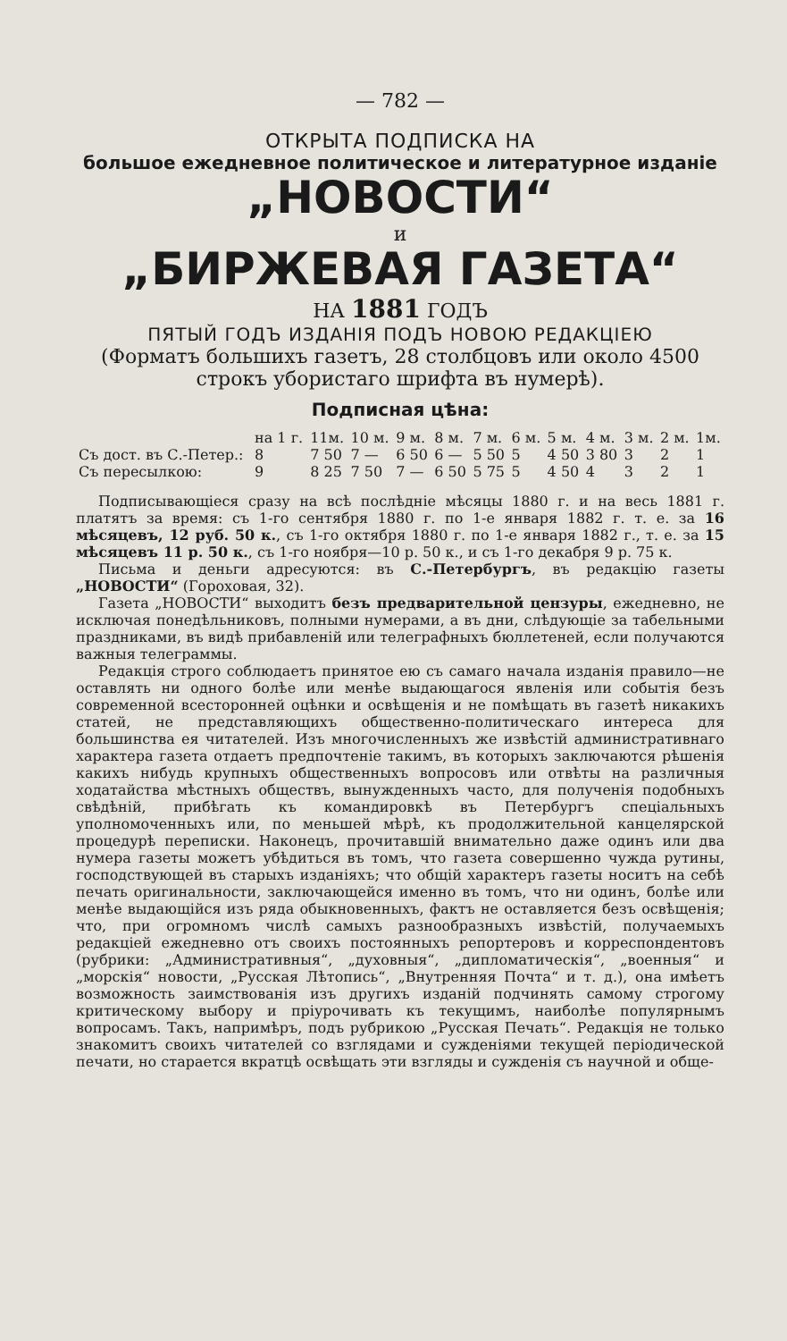— 782 —
ОТКРЫТА ПОДПИСКА НА
большое ежедневное политическое и литературное изданіе
„НОВОСТИ“
и
„БИРЖЕВАЯ ГАЗЕТА“
НА 1881 ГОДЪ
ПЯТЫЙ ГОДЪ ИЗДАНІЯ ПОДЪ НОВОЮ РЕДАКЦІЕЮ
(Форматъ большихъ газетъ, 28 столбцовъ или около 4500 строкъ убористаго шрифта въ нумерѣ).
Подписная цѣна:
| | на 1 г. | 11м. | 10 м. | 9 м. | 8 м. | 7 м. | 6 м. | 5 м. | 4 м. | 3 м. | 2 м. | 1м. |
| --- | --- | --- | --- | --- | --- | --- | --- | --- | --- | --- | --- | --- |
| Съ дост. въ С.-Петер.: | 8 | 7 50 | 7 — | 6 50 | 6 — | 5 50 | 5 | 4 50 | 3 80 | 3 | 2 | 1 |
| Съ пересылкою: | 9 | 8 25 | 7 50 | 7 — | 6 50 | 5 75 | 5 | 4 50 | 4 | 3 | 2 | 1 |
Подписывающіеся сразу на всѣ послѣдніе мѣсяцы 1880 г. и на весь 1881 г. платятъ за время: съ 1-го сентября 1880 г. по 1-е января 1882 г. т. е. за 16 мѣсяцевъ, 12 руб. 50 к., съ 1-го октября 1880 г. по 1-е января 1882 г., т. е. за 15 мѣсяцевъ 11 р. 50 к., съ 1-го ноября—10 р. 50 к., и съ 1-го декабря 9 р. 75 к.
Письма и деньги адресуются: въ С.-Петербургъ, въ редакцію газеты „НОВОСТИ“ (Гороховая, 32).
Газета „НОВОСТИ“ выходитъ безъ предварительной цензуры, ежедневно, не исключая понедѣльниковъ, полными нумерами, а въ дни, слѣдующіе за табельными праздниками, въ видѣ прибавленій или телеграфныхъ бюллетеней, если получаются важныя телеграммы.
Редакція строго соблюдаетъ принятое ею съ самаго начала изданія правило—не оставлять ни одного болѣе или менѣе выдающагося явленія или событія безъ современной всесторонней оцѣнки и освѣщенія и не помѣщать въ газетѣ никакихъ статей, не представляющихъ общественно-политическаго интереса для большинства ея читателей. Изъ многочисленныхъ же извѣстій административнаго характера газета отдаетъ предпочтеніе такимъ, въ которыхъ заключаются рѣшенія какихъ нибудь крупныхъ общественныхъ вопросовъ или отвѣты на различныя ходатайства мѣстныхъ обществъ, вынужденныхъ часто, для полученія подобныхъ свѣдѣній, прибѣгать къ командировкѣ въ Петербургъ спеціальныхъ уполномоченныхъ или, по меньшей мѣрѣ, къ продолжительной канцелярской процедурѣ переписки. Наконецъ, прочитавшій внимательно даже одинъ или два нумера газеты можетъ убѣдиться въ томъ, что газета совершенно чужда рутины, господствующей въ старыхъ изданіяхъ; что общій характеръ газеты носитъ на себѣ печать оригинальности, заключающейся именно въ томъ, что ни одинъ, болѣе или менѣе выдающійся изъ ряда обыкновенныхъ, фактъ не оставляется безъ освѣщенія; что, при огромномъ числѣ самыхъ разнообразныхъ извѣстій, получаемыхъ редакціей ежедневно отъ своихъ постоянныхъ репортеровъ и корреспондентовъ (рубрики: „Административныя“, „духовныя“, „дипломатическія“, „военныя“ и „морскія“ новости, „Русская Лѣтопись“, „Внутренняя Почта“ и т. д.), она имѣетъ возможность заимствованія изъ другихъ изданій подчинять самому строгому критическому выбору и пріурочивать къ текущимъ, наиболѣе популярнымъ вопросамъ. Такъ, напримѣръ, подъ рубрикою „Русская Печать“. Редакція не только знакомитъ своихъ читателей со взглядами и сужденіями текущей періодической печати, но старается вкратцѣ освѣщать эти взгляды и сужденія съ научной и обще-